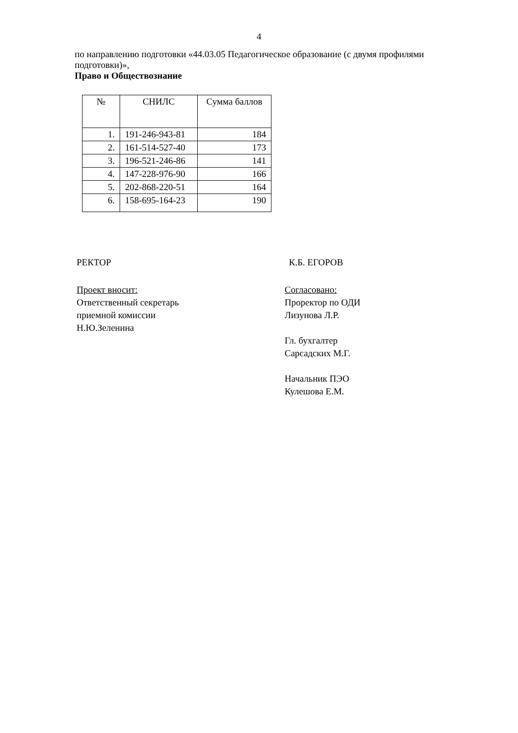4
по направлению подготовки «44.03.05 Педагогическое образование (с двумя профилями подготовки)»,
Право и Обществознание
| № | СНИЛС | Сумма баллов |
| --- | --- | --- |
| 1. | 191-246-943-81 | 184 |
| 2. | 161-514-527-40 | 173 |
| 3. | 196-521-246-86 | 141 |
| 4. | 147-228-976-90 | 166 |
| 5. | 202-868-220-51 | 164 |
| 6. | 158-695-164-23 | 190 |
РЕКТОР К.Б. ЕГОРОВ
Проект вносит:
Ответственный секретарь
приемной комиссии
Н.Ю.Зеленина
Согласовано:
Проректор по ОДИ
Лизунова Л.Р.
Гл. бухгалтер
Сарсадских М.Г.
Начальник ПЭО
Кулешова Е.М.